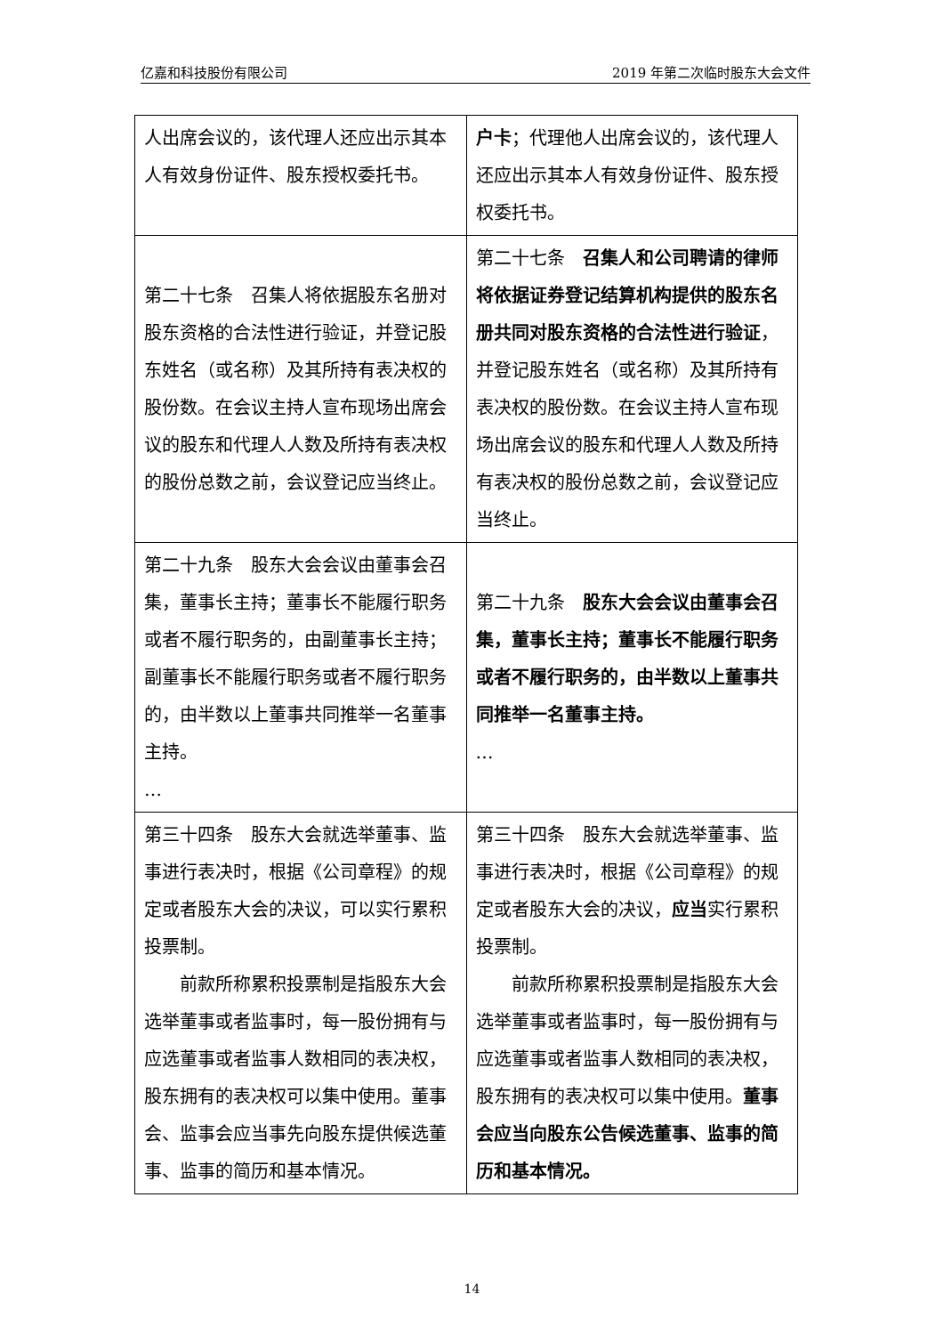亿嘉和科技股份有限公司 2019 年第二次临时股东大会文件
| 人出席会议的，该代理人还应出示其本人有效身份证件、股东授权委托书。 | 户卡 ；代理他人出席会议的，该代理人还应出示其本人有效身份证件、股东授权委托书。 |
| 第二十七条 召集人将依据股东名册对股东资格的合法性进行验证，并登记股东姓名（或名称）及其所持有表决权的股份数。在会议主持人宣布现场出席会议的股东和代理人人数及所持有表决权的股份总数之前，会议登记应当终止。 | 第二十七条 召集人和公司聘请的律师将依据证券登记结算机构提供的股东名册共同对股东资格的合法性进行验证 ，并登记股东姓名（或名称）及其所持有表决权的股份数。在会议主持人宣布现场出席会议的股东和代理人人数及所持有表决权的股份总数之前，会议登记应当终止。 |
| 第二十九条 股东大会会议由董事会召集，董事长主持；董事长不能履行职务或者不履行职务的，由副董事长主持；副董事长不能履行职务或者不履行职务的，由半数以上董事共同推举一名董事主持。 … | 第二十九条 股东大会会议由董事会召集，董事长主持；董事长不能履行职务或者不履行职务的，由半数以上董事共同推举一名董事主持。 … |
| 第三十四条 股东大会就选举董事、监事进行表决时，根据《公司章程》的规定或者股东大会的决议，可以实行累积投票制。 前款所称累积投票制是指股东大会选举董事或者监事时，每一股份拥有与应选董事或者监事人数相同的表决权，股东拥有的表决权可以集中使用。董事会、监事会应当事先向股东提供候选董事、监事的简历和基本情况。 | 第三十四条 股东大会就选举董事、监事进行表决时，根据《公司章程》的规定或者股东大会的决议， 应当 实行累积投票制。 前款所称累积投票制是指股东大会选举董事或者监事时，每一股份拥有与应选董事或者监事人数相同的表决权，股东拥有的表决权可以集中使用。 董事会应当向股东公告候选董事、监事的简历和基本情况。 |
14